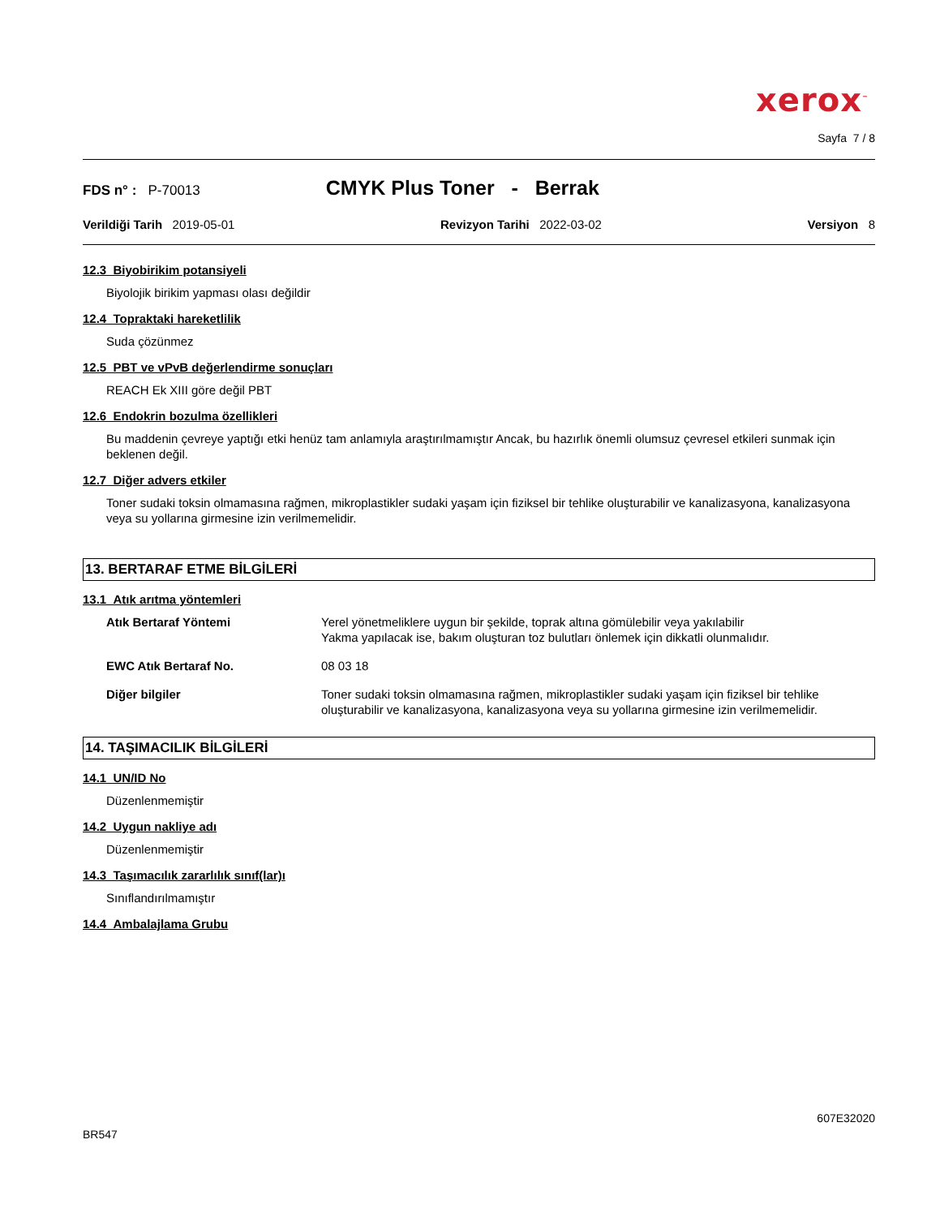xerox<sup>™</sup>
Sayfa 7 / 8
FDS n° : P-70013 CMYK Plus Toner - Berrak
Verildiği Tarih 2019-05-01 Revizyon Tarihi 2022-03-02 Versiyon 8
12.3 Biyobirikim potansiyeli
Biyolojik birikim yapması olası değildir
12.4 Topraktaki hareketlilik
Suda çözünmez
12.5 PBT ve vPvB değerlendirme sonuçları
REACH Ek XIII göre değil PBT
12.6 Endokrin bozulma özellikleri
Bu maddenin çevreye yaptığı etki henüz tam anlamıyla araştırılmamıştır Ancak, bu hazırlık önemli olumsuz çevresel etkileri sunmak için beklenen değil.
12.7 Diğer advers etkiler
Toner sudaki toksin olmamasına rağmen, mikroplastikler sudaki yaşam için fiziksel bir tehlike oluşturabilir ve kanalizasyona, kanalizasyona veya su yollarına girmesine izin verilmemelidir.
13. BERTARAF ETME BİLGİLERİ
13.1 Atık arıtma yöntemleri
Atık Bertaraf Yöntemi Yerel yönetmeliklere uygun bir şekilde, toprak altına gömülebilir veya yakılabilir
Yakma yapılacak ise, bakım oluşturan toz bulutları önlemek için dikkatli olunmalıdır.
EWC Atık Bertaraf No. 08 03 18
Diğer bilgiler Toner sudaki toksin olmamasına rağmen, mikroplastikler sudaki yaşam için fiziksel bir tehlike oluşturabilir ve kanalizasyona, kanalizasyona veya su yollarına girmesine izin verilmemelidir.
14. TAŞIMACILIK BİLGİLERİ
14.1 UN/ID No
Düzenlenmemiştir
14.2 Uygun nakliye adı
Düzenlenmemiştir
14.3 Taşımacılık zararlılık sınıf(lar)ı
Sınıflandırılmamıştır
14.4 Ambalajlama Grubu
607E32020
BR547